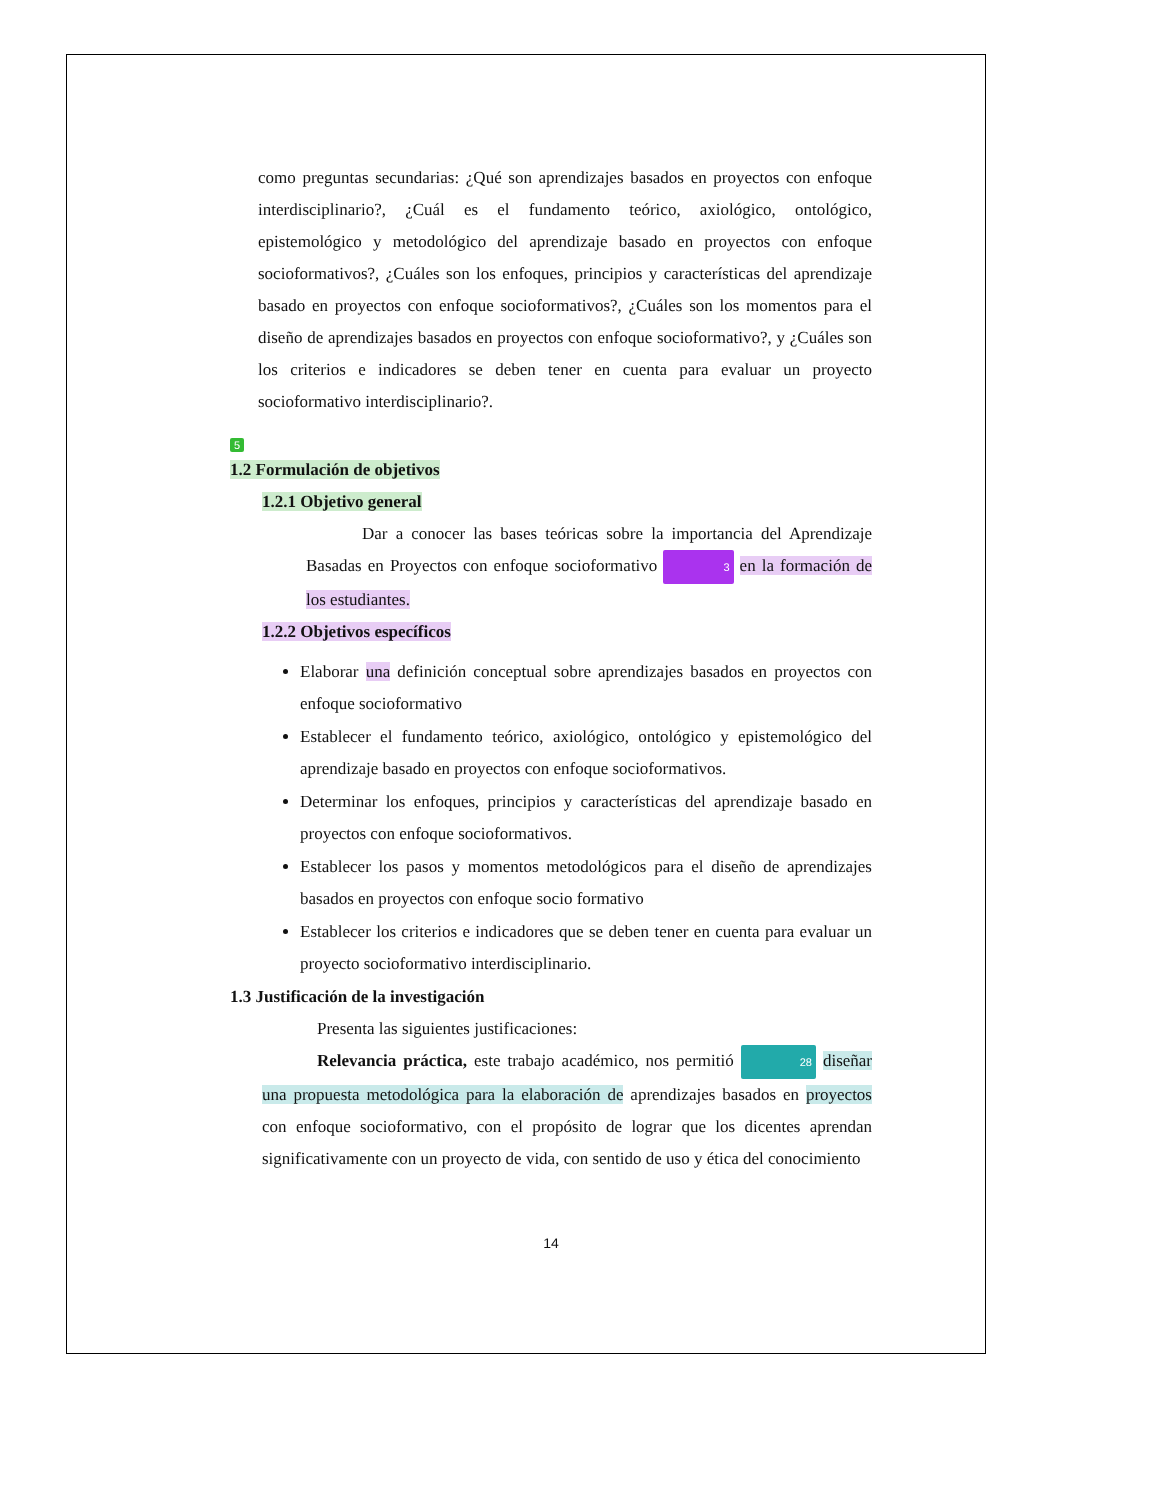como preguntas secundarias: ¿Qué son aprendizajes basados en proyectos con enfoque interdisciplinario?, ¿Cuál es el fundamento teórico, axiológico, ontológico, epistemológico y metodológico del aprendizaje basado en proyectos con enfoque socioformativos?, ¿Cuáles son los enfoques, principios y características del aprendizaje basado en proyectos con enfoque socioformativos?, ¿Cuáles son los momentos para el diseño de aprendizajes basados en proyectos con enfoque socioformativo?, y ¿Cuáles son los criterios e indicadores se deben tener en cuenta para evaluar un proyecto socioformativo interdisciplinario?.
5
1.2 Formulación de objetivos
1.2.1 Objetivo general
Dar a conocer las bases teóricas sobre la importancia del Aprendizaje Basadas en Proyectos con enfoque socioformativo 3 en la formación de los estudiantes.
1.2.2 Objetivos específicos
Elaborar una definición conceptual sobre aprendizajes basados en proyectos con enfoque socioformativo
Establecer el fundamento teórico, axiológico, ontológico y epistemológico del aprendizaje basado en proyectos con enfoque socioformativos.
Determinar los enfoques, principios y características del aprendizaje basado en proyectos con enfoque socioformativos.
Establecer los pasos y momentos metodológicos para el diseño de aprendizajes basados en proyectos con enfoque socio formativo
Establecer los criterios e indicadores que se deben tener en cuenta para evaluar un proyecto socioformativo interdisciplinario.
1.3 Justificación de la investigación
Presenta las siguientes justificaciones:
Relevancia práctica, este trabajo académico, nos permitió 28 diseñar una propuesta metodológica para la elaboración de aprendizajes basados en proyectos con enfoque socioformativo, con el propósito de lograr que los dicentes aprendan significativamente con un proyecto de vida, con sentido de uso y ética del conocimiento
14